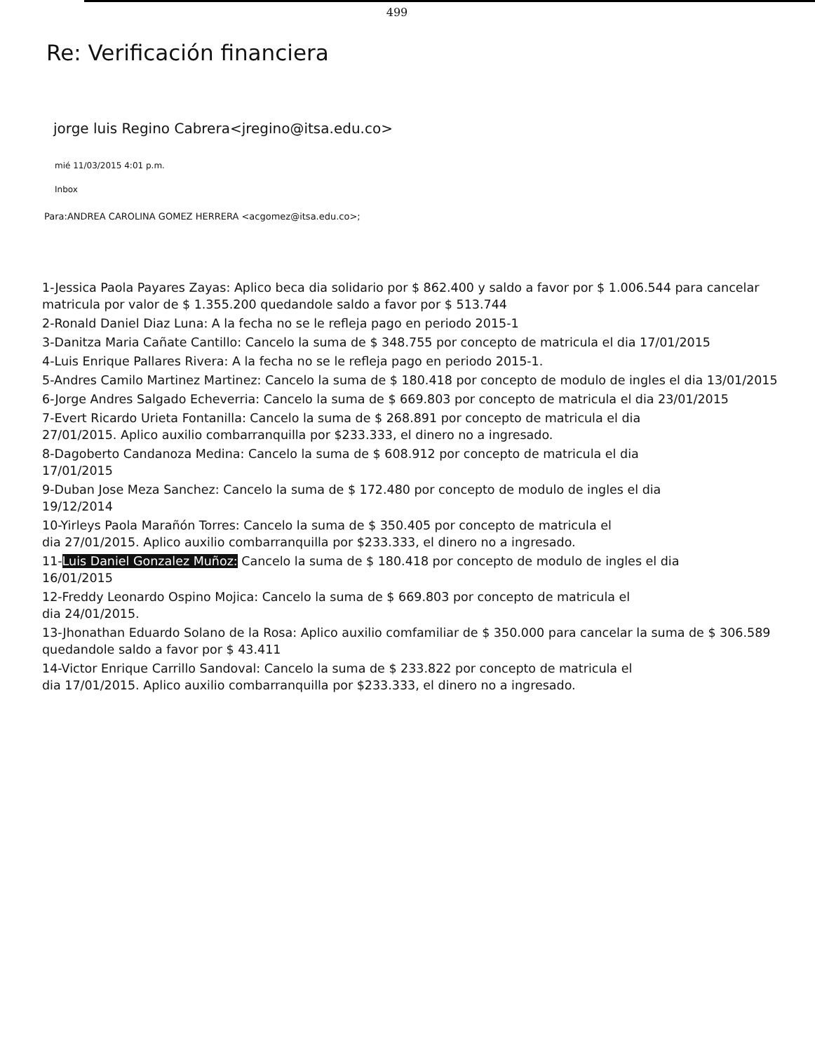499
Re: Verificación financiera
jorge luis Regino Cabrera<jregino@itsa.edu.co>
mié 11/03/2015 4:01 p.m.
Inbox
Para:ANDREA CAROLINA GOMEZ HERRERA <acgomez@itsa.edu.co>;
1-Jessica Paola Payares Zayas: Aplico beca dia solidario por $ 862.400 y saldo a favor por $ 1.006.544 para cancelar matricula por valor de $ 1.355.200 quedandole saldo a favor por $ 513.744
2-Ronald Daniel Diaz Luna: A la fecha no se le refleja pago en periodo 2015-1
3-Danitza Maria Cañate Cantillo: Cancelo la suma de $ 348.755 por concepto de matricula el dia 17/01/2015
4-Luis Enrique Pallares Rivera: A la fecha no se le refleja pago en periodo 2015-1.
5-Andres Camilo Martinez Martinez: Cancelo la suma de $ 180.418 por concepto de modulo de ingles el dia 13/01/2015
6-Jorge Andres Salgado Echeverria: Cancelo la suma de $ 669.803 por concepto de matricula el dia 23/01/2015
7-Evert Ricardo Urieta Fontanilla: Cancelo la suma de $ 268.891 por concepto de matricula el dia
27/01/2015. Aplico auxilio combarranquilla por $233.333, el dinero no a ingresado.
8-Dagoberto Candanoza Medina: Cancelo la suma de $ 608.912 por concepto de matricula el dia
17/01/2015
9-Duban Jose Meza Sanchez: Cancelo la suma de $ 172.480 por concepto de modulo de ingles el dia
19/12/2014
10-Yirleys Paola Marañón Torres: Cancelo la suma de $ 350.405 por concepto de matricula el
dia 27/01/2015. Aplico auxilio combarranquilla por $233.333, el dinero no a ingresado.
11-Luis Daniel Gonzalez Muñoz: Cancelo la suma de $ 180.418 por concepto de modulo de ingles el dia
16/01/2015
12-Freddy Leonardo Ospino Mojica: Cancelo la suma de $ 669.803 por concepto de matricula el
dia 24/01/2015.
13-Jhonathan Eduardo Solano de la Rosa: Aplico auxilio comfamiliar de $ 350.000 para cancelar la suma de $ 306.589 quedandole saldo a favor por $ 43.411
14-Victor Enrique Carrillo Sandoval: Cancelo la suma de $ 233.822 por concepto de matricula el
dia 17/01/2015. Aplico auxilio combarranquilla por $233.333, el dinero no a ingresado.